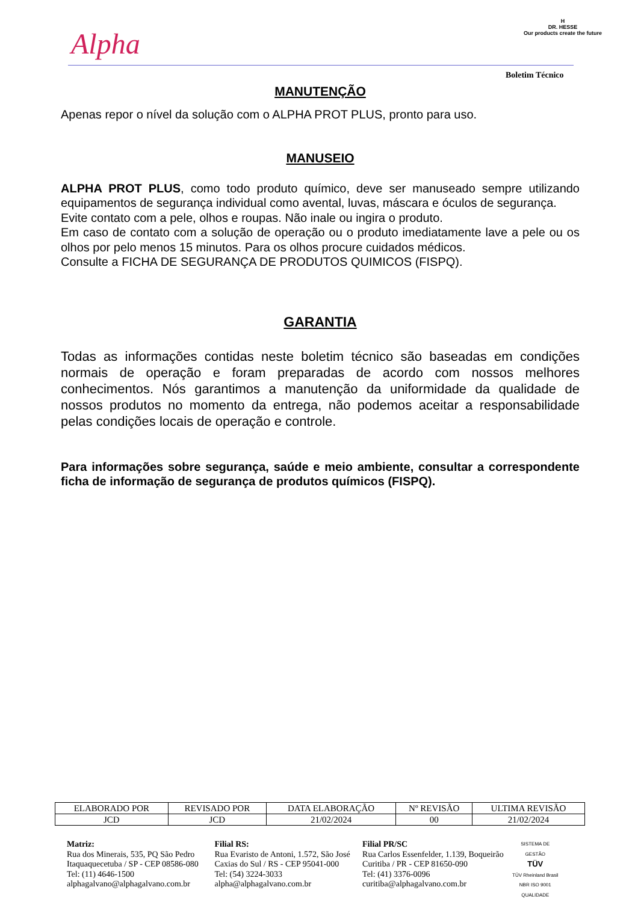Alpha
H
DR. HESSE
Our products create the future
Boletim Técnico
MANUTENÇÃO
Apenas repor o nível da solução com o ALPHA PROT PLUS, pronto para uso.
MANUSEIO
ALPHA PROT PLUS, como todo produto químico, deve ser manuseado sempre utilizando equipamentos de segurança individual como avental, luvas, máscara e óculos de segurança.
Evite contato com a pele, olhos e roupas. Não inale ou ingira o produto.
Em caso de contato com a solução de operação ou o produto imediatamente lave a pele ou os olhos por pelo menos 15 minutos. Para os olhos procure cuidados médicos.
Consulte a FICHA DE SEGURANÇA DE PRODUTOS QUIMICOS (FISPQ).
GARANTIA
Todas as informações contidas neste boletim técnico são baseadas em condições normais de operação e foram preparadas de acordo com nossos melhores conhecimentos. Nós garantimos a manutenção da uniformidade da qualidade de nossos produtos no momento da entrega, não podemos aceitar a responsabilidade pelas condições locais de operação e controle.
Para informações sobre segurança, saúde e meio ambiente, consultar a correspondente ficha de informação de segurança de produtos químicos (FISPQ).
| ELABORADO POR | REVISADO POR | DATA ELABORAÇÃO | Nº REVISÃO | ULTIMA REVISÃO |
| --- | --- | --- | --- | --- |
| JCD | JCD | 21/02/2024 | 00 | 21/02/2024 |
Matriz:
Rua dos Minerais, 535, PQ São Pedro
Itaquaquecetuba / SP - CEP 08586-080
Tel: (11) 4646-1500
alphagalvano@alphagalvano.com.br
Filial RS:
Rua Evaristo de Antoni, 1.572, São José
Caxias do Sul / RS - CEP 95041-000
Tel: (54) 3224-3033
alpha@alphagalvano.com.br
Filial PR/SC
Rua Carlos Essenfelder, 1.139, Boqueirão
Curitiba / PR - CEP 81650-090
Tel: (41) 3376-0096
curitiba@alphagalvano.com.br
SISTEMA DE GESTÃO
TÜV
TÜV Rheinland Brasil NBR ISO 9001
QUALIDADE